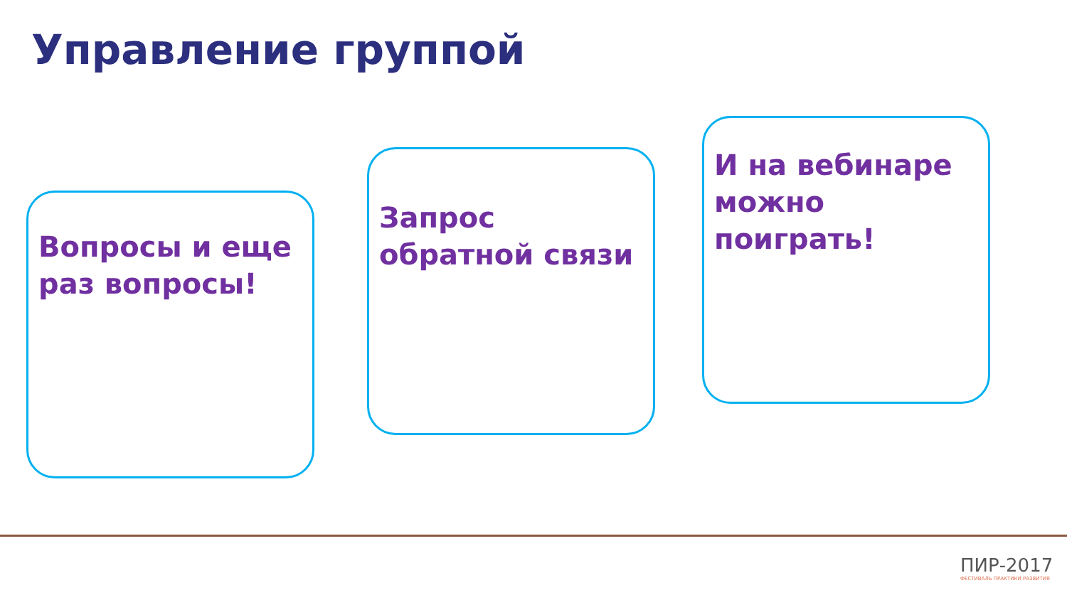Управление группой
Вопросы и еще раз вопросы!
Запрос обратной связи
И на вебинаре можно поиграть!
ПИР-2017
ФЕСТИВАЛЬ ПРАКТИКИ РАЗВИТИЯ